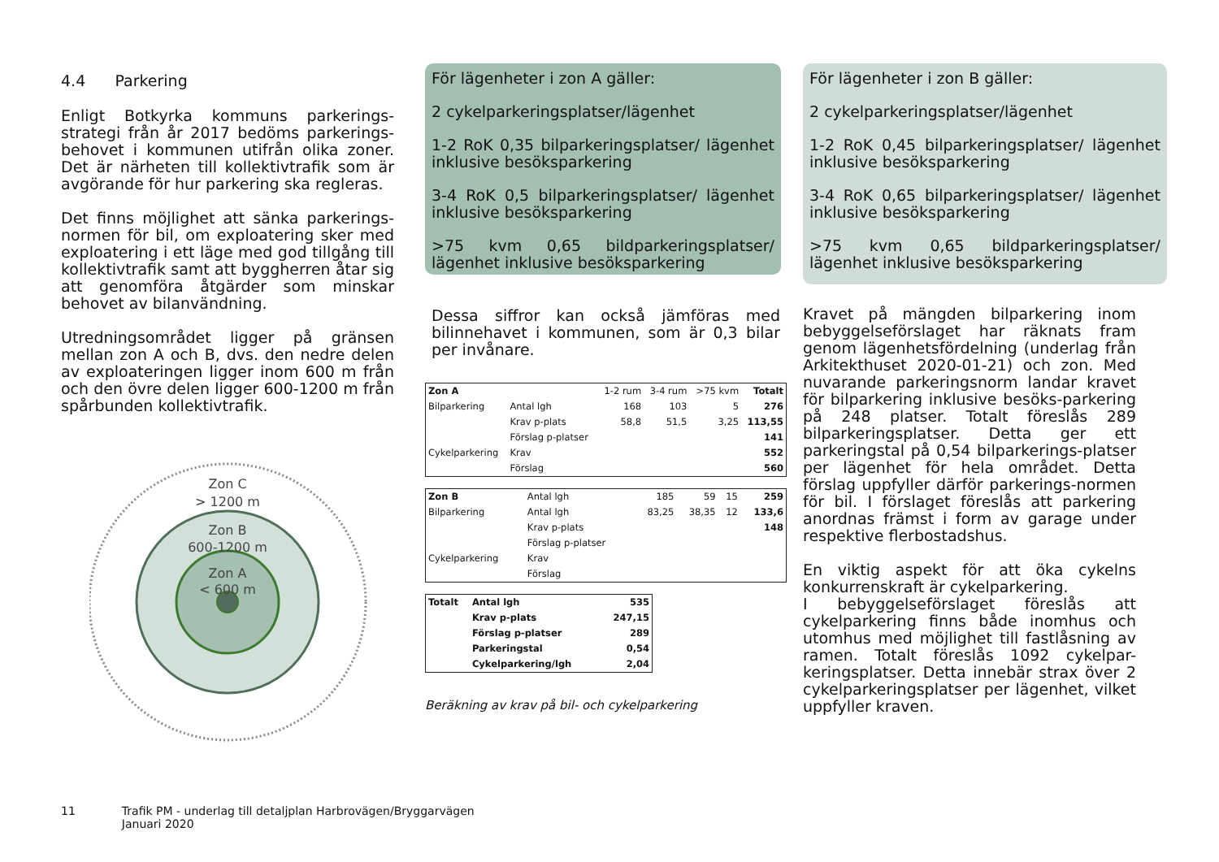4.4 Parkering
Enligt Botkyrka kommuns parkerings-strategi från år 2017 bedöms parkerings-behovet i kommunen utifrån olika zoner. Det är närheten till kollektivtrafik som är avgörande för hur parkering ska regleras.
Det finns möjlighet att sänka parkerings-normen för bil, om exploatering sker med exploatering i ett läge med god tillgång till kollektivtrafik samt att byggherren åtar sig att genomföra åtgärder som minskar behovet av bilanvändning.
Utredningsområdet ligger på gränsen mellan zon A och B, dvs. den nedre delen av exploateringen ligger inom 600 m från och den övre delen ligger 600-1200 m från spårbunden kollektivtrafik.
Zon C
> 1200 m
Zon B
600-1200 m
Zon A
< 600 m
För lägenheter i zon A gäller:
2 cykelparkeringsplatser/lägenhet
1-2 RoK 0,35 bilparkeringsplatser/ lägenhet inklusive besöksparkering
3-4 RoK 0,5 bilparkeringsplatser/ lägenhet inklusive besöksparkering
>75 kvm 0,65 bildparkeringsplatser/ lägenhet inklusive besöksparkering
Dessa siffror kan också jämföras med bilinnehavet i kommunen, som är 0,3 bilar per invånare.
| Zon A | | 1-2 rum | 3-4 rum | >75 kvm | Totalt |
| Bilparkering | Antal lgh | 168 | 103 | 5 | 276 |
| | Krav p-plats | 58,8 | 51,5 | 3,25 | 113,55 |
| | Förslag p-platser | | | | 141 |
| Cykelparkering | Krav | | | | 552 |
| | Förslag | | | | 560 |
| Zon B | Antal lgh | 185 | 59 | 15 | 259 |
| Bilparkering | Antal lgh | 83,25 | 38,35 | 12 | 133,6 |
| | Krav p-plats | | | | 148 |
| | Förslag p-platser | | | | |
| Cykelparkering | Krav | | | | |
| | Förslag | | | | |
| Totalt | Antal lgh | 535 |
| | Krav p-plats | 247,15 |
| | Förslag p-platser | 289 |
| | Parkeringstal | 0,54 |
| | Cykelparkering/lgh | 2,04 |
Beräkning av krav på bil- och cykelparkering
För lägenheter i zon B gäller:
2 cykelparkeringsplatser/lägenhet
1-2 RoK 0,45 bilparkeringsplatser/ lägenhet inklusive besöksparkering
3-4 RoK 0,65 bilparkeringsplatser/ lägenhet inklusive besöksparkering
>75 kvm 0,65 bildparkeringsplatser/ lägenhet inklusive besöksparkering
Kravet på mängden bilparkering inom bebyggelseförslaget har räknats fram genom lägenhetsfördelning (underlag från Arkitekthuset 2020-01-21) och zon. Med nuvarande parkeringsnorm landar kravet för bilparkering inklusive besöks-parkering på 248 platser. Totalt föreslås 289 bilparkeringsplatser. Detta ger ett parkeringstal på 0,54 bilparkerings-platser per lägenhet för hela området. Detta förslag uppfyller därför parkerings-normen för bil. I förslaget föreslås att parkering anordnas främst i form av garage under respektive flerbostadshus.
En viktig aspekt för att öka cykelns konkurrenskraft är cykelparkering.
I bebyggelseförslaget föreslås att cykelparkering finns både inomhus och utomhus med möjlighet till fastlåsning av ramen. Totalt föreslås 1092 cykelpar-keringsplatser. Detta innebär strax över 2 cykelparkeringsplatser per lägenhet, vilket uppfyller kraven.
11 Trafik PM - underlag till detaljplan Harbrovägen/Bryggarvägen
Januari 2020